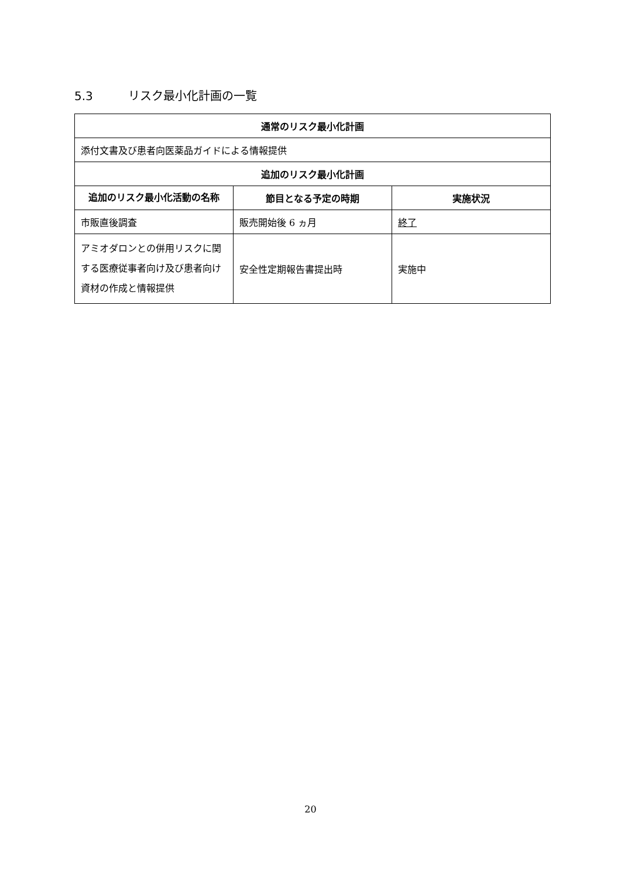5.3 リスク最小化計画の一覧
| 通常のリスク最小化計画 | | |
| --- | --- | --- |
| 添付文書及び患者向医薬品ガイドによる情報提供 | | |
| 追加のリスク最小化計画 | | |
| 追加のリスク最小化活動の名称 | 節目となる予定の時期 | 実施状況 |
| 市販直後調査 | 販売開始後 6 ヵ月 | 終了 |
| アミオダロンとの併用リスクに関する医療従事者向け及び患者向け資材の作成と情報提供 | 安全性定期報告書提出時 | 実施中 |
20